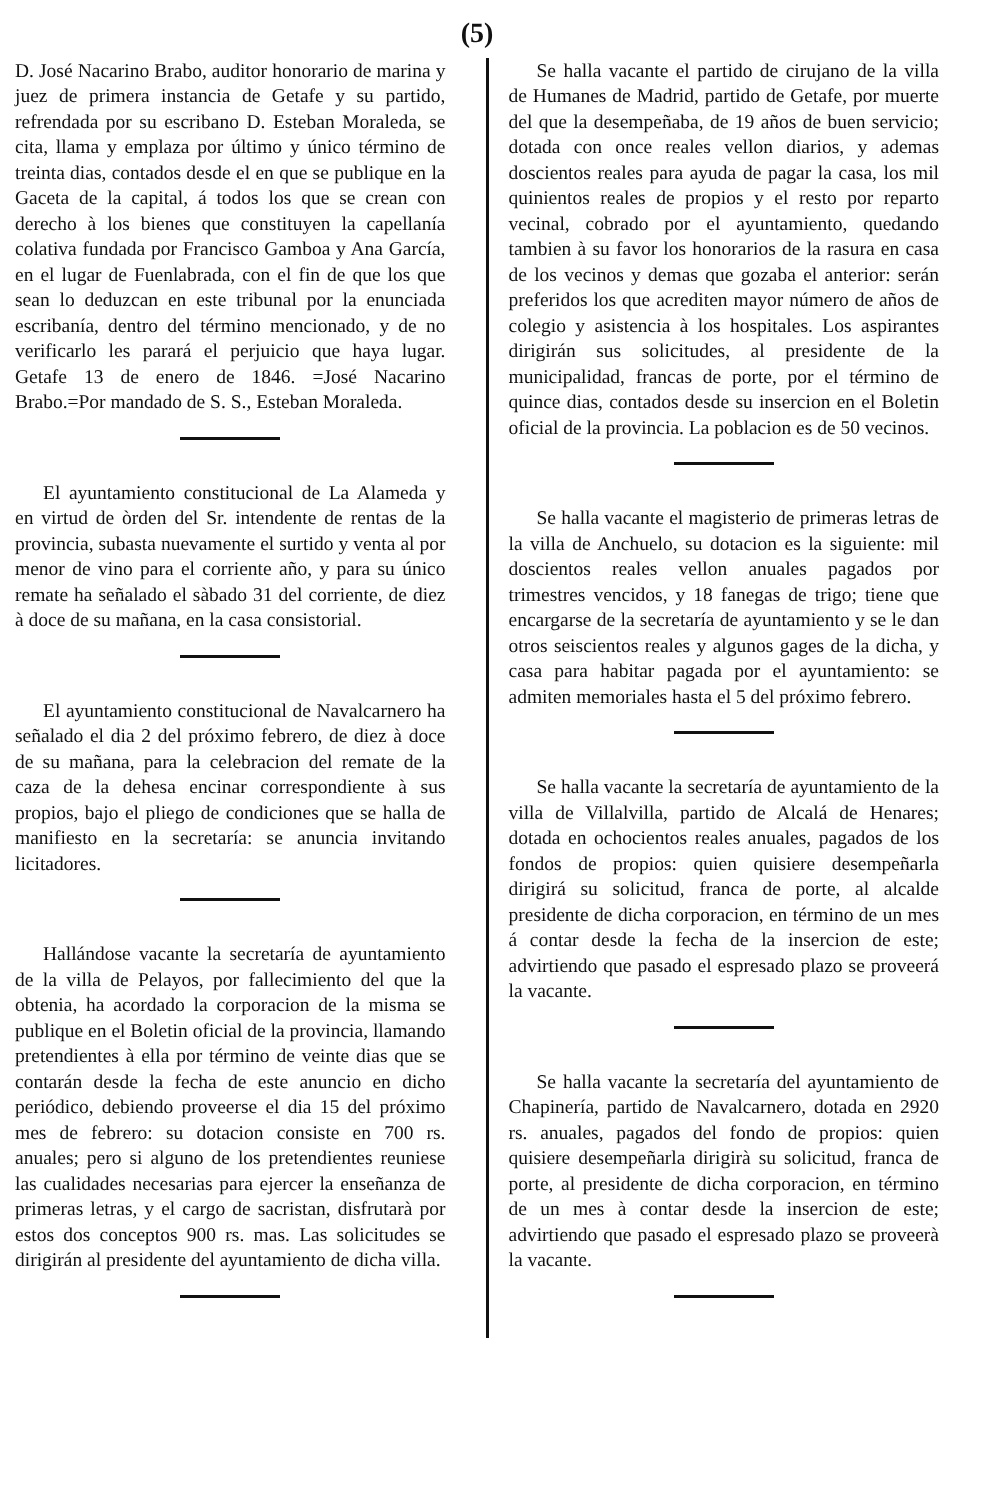(5)
D. José Nacarino Brabo, auditor honorario de marina y juez de primera instancia de Getafe y su partido, refrendada por su escribano D. Esteban Moraleda, se cita, llama y emplaza por último y único término de treinta dias, contados desde el en que se publique en la Gaceta de la capital, á todos los que se crean con derecho à los bienes que constituyen la capellanía colativa fundada por Francisco Gamboa y Ana García, en el lugar de Fuenlabrada, con el fin de que los que sean lo deduzcan en este tribunal por la enunciada escribanía, dentro del término mencionado, y de no verificarlo les parará el perjuicio que haya lugar. Getafe 13 de enero de 1846. =José Nacarino Brabo.=Por mandado de S. S., Esteban Moraleda.
El ayuntamiento constitucional de La Alameda y en virtud de òrden del Sr. intendente de rentas de la provincia, subasta nuevamente el surtido y venta al por menor de vino para el corriente año, y para su único remate ha señalado el sàbado 31 del corriente, de diez à doce de su mañana, en la casa consistorial.
El ayuntamiento constitucional de Navalcarnero ha señalado el dia 2 del próximo febrero, de diez à doce de su mañana, para la celebracion del remate de la caza de la dehesa encinar correspondiente à sus propios, bajo el pliego de condiciones que se halla de manifiesto en la secretaría: se anuncia invitando licitadores.
Hallándose vacante la secretaría de ayuntamiento de la villa de Pelayos, por fallecimiento del que la obtenia, ha acordado la corporacion de la misma se publique en el Boletin oficial de la provincia, llamando pretendientes à ella por término de veinte dias que se contarán desde la fecha de este anuncio en dicho periódico, debiendo proveerse el dia 15 del próximo mes de febrero: su dotacion consiste en 700 rs. anuales; pero si alguno de los pretendientes reuniese las cualidades necesarias para ejercer la enseñanza de primeras letras, y el cargo de sacristan, disfrutarà por estos dos conceptos 900 rs. mas. Las solicitudes se dirigirán al presidente del ayuntamiento de dicha villa.
Se halla vacante el partido de cirujano de la villa de Humanes de Madrid, partido de Getafe, por muerte del que la desempeñaba, de 19 años de buen servicio; dotada con once reales vellon diarios, y ademas doscientos reales para ayuda de pagar la casa, los mil quinientos reales de propios y el resto por reparto vecinal, cobrado por el ayuntamiento, quedando tambien à su favor los honorarios de la rasura en casa de los vecinos y demas que gozaba el anterior: serán preferidos los que acrediten mayor número de años de colegio y asistencia à los hospitales. Los aspirantes dirigirán sus solicitudes, al presidente de la municipalidad, francas de porte, por el término de quince dias, contados desde su insercion en el Boletin oficial de la provincia. La poblacion es de 50 vecinos.
Se halla vacante el magisterio de primeras letras de la villa de Anchuelo, su dotacion es la siguiente: mil doscientos reales vellon anuales pagados por trimestres vencidos, y 18 fanegas de trigo; tiene que encargarse de la secretaría de ayuntamiento y se le dan otros seiscientos reales y algunos gages de la dicha, y casa para habitar pagada por el ayuntamiento: se admiten memoriales hasta el 5 del próximo febrero.
Se halla vacante la secretaría de ayuntamiento de la villa de Villalvilla, partido de Alcalá de Henares; dotada en ochocientos reales anuales, pagados de los fondos de propios: quien quisiere desempeñarla dirigirá su solicitud, franca de porte, al alcalde presidente de dicha corporacion, en término de un mes á contar desde la fecha de la insercion de este; advirtiendo que pasado el espresado plazo se proveerá la vacante.
Se halla vacante la secretaría del ayuntamiento de Chapinería, partido de Navalcarnero, dotada en 2920 rs. anuales, pagados del fondo de propios: quien quisiere desempeñarla dirigirà su solicitud, franca de porte, al presidente de dicha corporacion, en término de un mes à contar desde la insercion de este; advirtiendo que pasado el espresado plazo se proveerà la vacante.